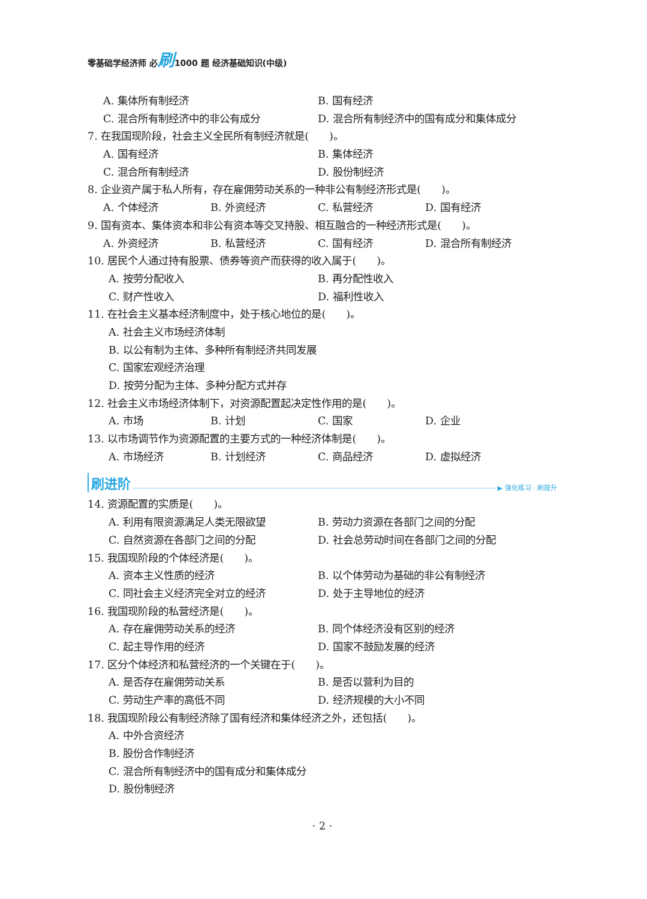零基础学经济师 必刷1000 题 经济基础知识(中级)
A. 集体所有制经济 B. 国有经济
C. 混合所有制经济中的非公有成分 D. 混合所有制经济中的国有成分和集体成分
7. 在我国现阶段，社会主义全民所有制经济就是(　　)。
A. 国有经济 B. 集体经济
C. 混合所有制经济 D. 股份制经济
8. 企业资产属于私人所有，存在雇佣劳动关系的一种非公有制经济形式是(　　)。
A. 个体经济 B. 外资经济 C. 私营经济 D. 国有经济
9. 国有资本、集体资本和非公有资本等交叉持股、相互融合的一种经济形式是(　　)。
A. 外资经济 B. 私营经济 C. 国有经济 D. 混合所有制经济
10. 居民个人通过持有股票、债券等资产而获得的收入属于(　　)。
A. 按劳分配收入 B. 再分配性收入
C. 财产性收入 D. 福利性收入
11. 在社会主义基本经济制度中，处于核心地位的是(　　)。
A. 社会主义市场经济体制
B. 以公有制为主体、多种所有制经济共同发展
C. 国家宏观经济治理
D. 按劳分配为主体、多种分配方式并存
12. 社会主义市场经济体制下，对资源配置起决定性作用的是(　　)。
A. 市场 B. 计划 C. 国家 D. 企业
13. 以市场调节作为资源配置的主要方式的一种经济体制是(　　)。
A. 市场经济 B. 计划经济 C. 商品经济 D. 虚拟经济
刷进阶 ▶ 强化练习 · 刷提升
14. 资源配置的实质是(　　)。
A. 利用有限资源满足人类无限欲望 B. 劳动力资源在各部门之间的分配
C. 自然资源在各部门之间的分配 D. 社会总劳动时间在各部门之间的分配
15. 我国现阶段的个体经济是(　　)。
A. 资本主义性质的经济 B. 以个体劳动为基础的非公有制经济
C. 同社会主义经济完全对立的经济 D. 处于主导地位的经济
16. 我国现阶段的私营经济是(　　)。
A. 存在雇佣劳动关系的经济 B. 同个体经济没有区别的经济
C. 起主导作用的经济 D. 国家不鼓励发展的经济
17. 区分个体经济和私营经济的一个关键在于(　　)。
A. 是否存在雇佣劳动关系 B. 是否以营利为目的
C. 劳动生产率的高低不同 D. 经济规模的大小不同
18. 我国现阶段公有制经济除了国有经济和集体经济之外，还包括(　　)。
A. 中外合资经济
B. 股份合作制经济
C. 混合所有制经济中的国有成分和集体成分
D. 股份制经济
· 2 ·